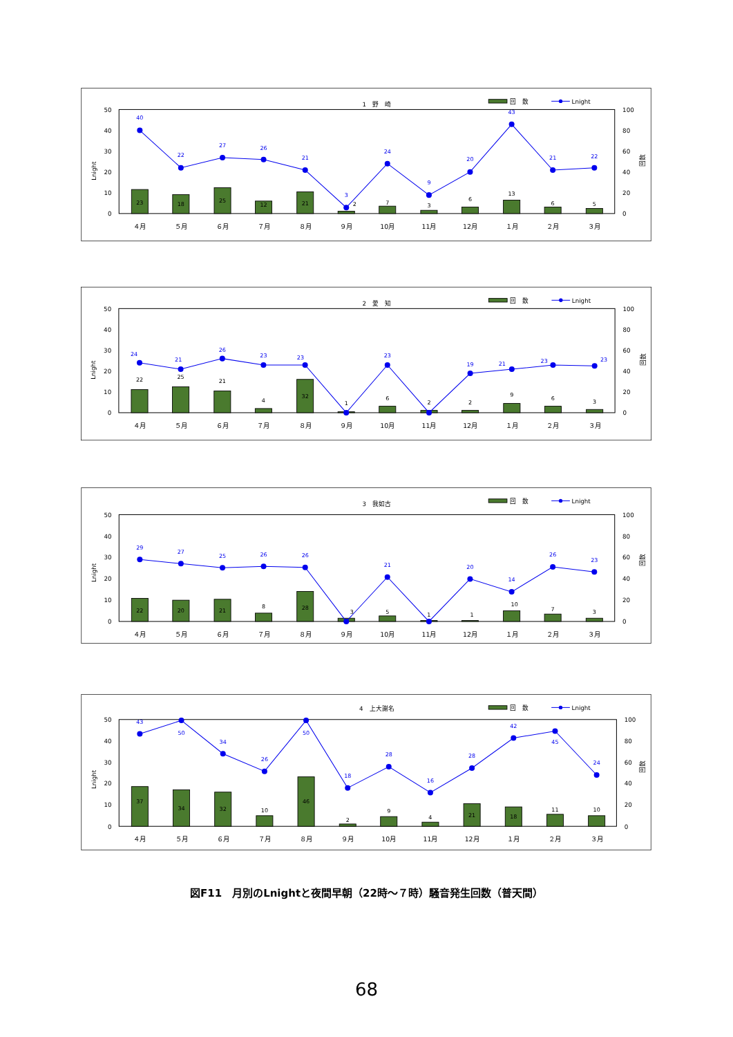1　野　崎
回　数
Lnight
50
40
30
20
10
0
100
80
60
40
20
0
Lnight
回数
23
18
25
12
21
2
7
3
6
13
6
5
40
22
27
26
21
3
24
9
20
43
21
22
４月
５月
６月
７月
８月
９月
10月
11月
12月
１月
２月
３月
2　愛　知
回　数
Lnight
50
40
30
20
10
0
100
80
60
40
20
0
Lnight
回数
22
25
21
4
32
1
6
2
2
9
6
3
24
21
26
23
23
23
19
21
23
23
４月
５月
６月
７月
８月
９月
10月
11月
12月
１月
２月
３月
3　我如古
回　数
Lnight
50
40
30
20
10
0
100
80
60
40
20
0
Lnight
回数
22
20
21
8
28
3
5
1
1
10
7
3
29
27
25
26
26
21
20
14
26
23
４月
５月
６月
７月
８月
９月
10月
11月
12月
１月
２月
３月
4　上大謝名
回　数
Lnight
50
40
30
20
10
0
100
80
60
40
20
0
Lnight
回数
37
34
32
10
46
2
9
4
21
18
11
10
43
50
34
26
50
18
28
16
28
42
45
24
４月
５月
６月
７月
８月
９月
10月
11月
12月
１月
２月
３月
図F11　月別のLnightと夜間早朝（22時～７時）騒音発生回数（普天間）
68